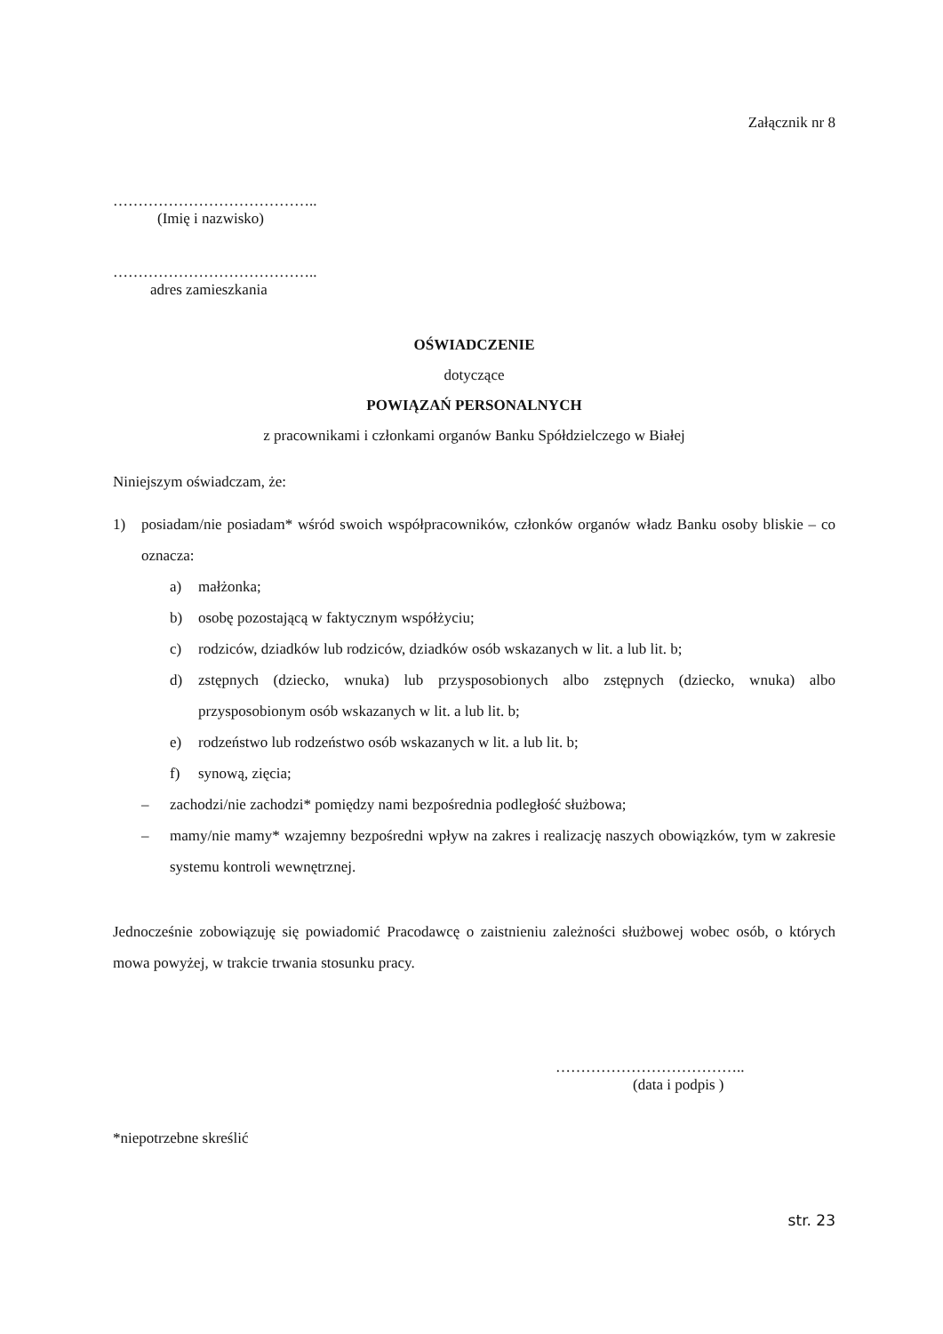Załącznik nr 8
…………………………………..
(Imię i nazwisko)
…………………………………..
adres zamieszkania
OŚWIADCZENIE
dotyczące
POWIĄZAŃ PERSONALNYCH
z pracownikami i członkami organów Banku Spółdzielczego w Białej
Niniejszym oświadczam, że:
1) posiadam/nie posiadam* wśród swoich współpracowników, członków organów władz Banku osoby bliskie – co oznacza:
a) małżonka;
b) osobę pozostającą w faktycznym współżyciu;
c) rodziców, dziadków lub rodziców, dziadków osób wskazanych w lit. a lub lit. b;
d) zstępnych (dziecko, wnuka) lub przysposobionych albo zstępnych (dziecko, wnuka) albo przysposobionym osób wskazanych w lit. a lub lit. b;
e) rodzeństwo lub rodzeństwo osób wskazanych w lit. a lub lit. b;
f) synową, zięcia;
– zachodzi/nie zachodzi* pomiędzy nami bezpośrednia podległość służbowa;
– mamy/nie mamy* wzajemny bezpośredni wpływ na zakres i realizację naszych obowiązków, tym w zakresie systemu kontroli wewnętrznej.
Jednocześnie zobowiązuję się powiadomić Pracodawcę o zaistnieniu zależności służbowej wobec osób, o których mowa powyżej, w trakcie trwania stosunku pracy.
………………………………..
(data i podpis )
*niepotrzebne skreślić
str. 23